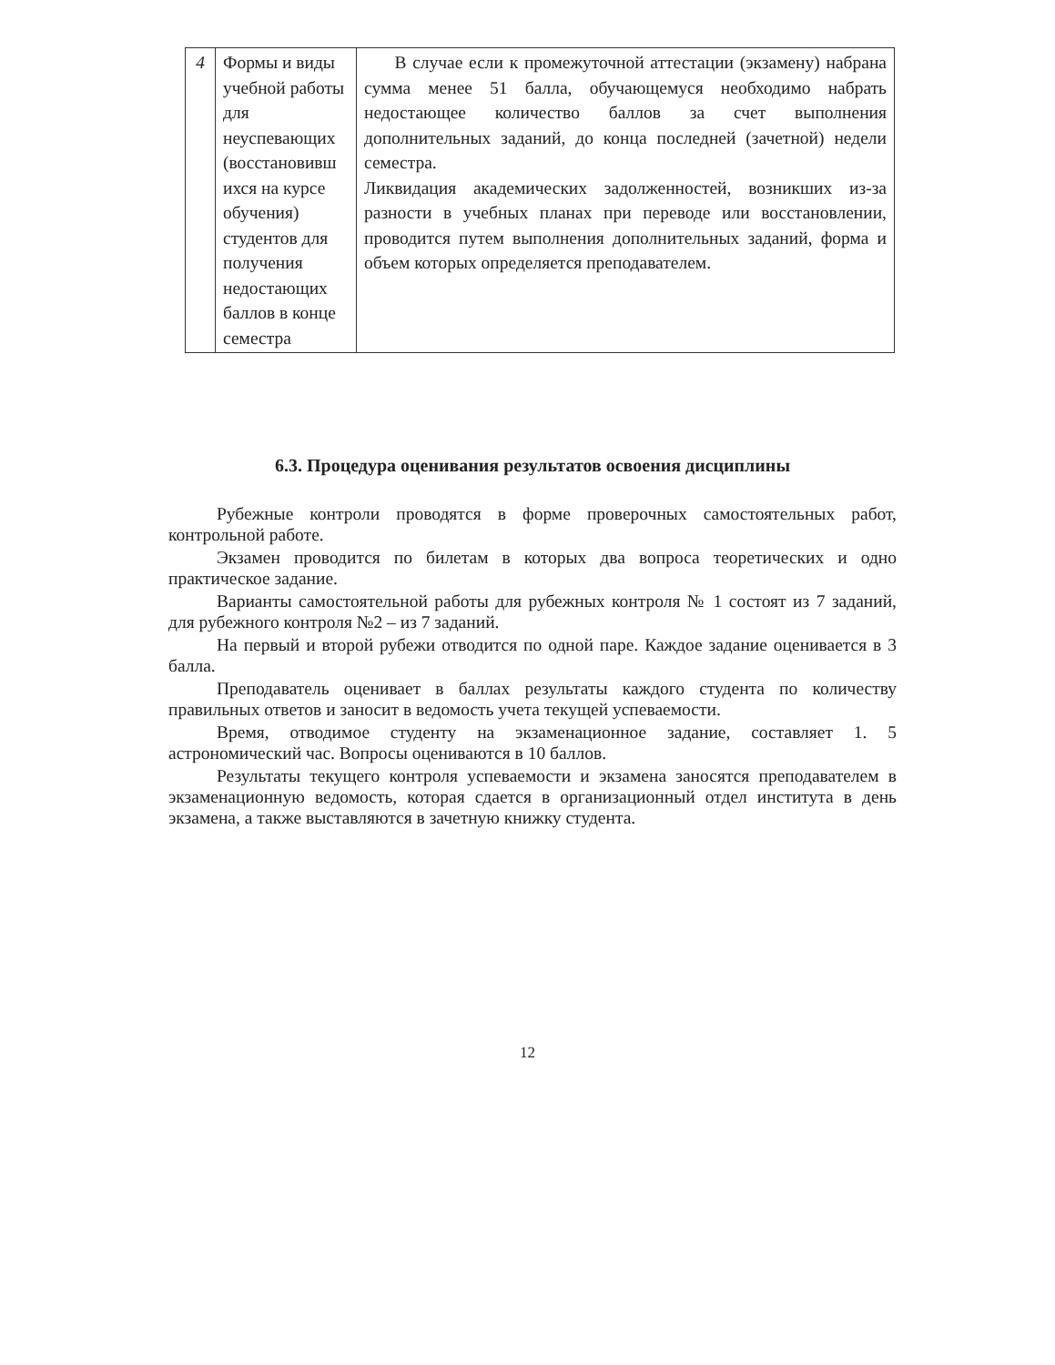| 4 | Формы и виды учебной работы для неуспевающих (восстановивш ихся на курсе обучения) студентов для получения недостающих баллов в конце семестра | В случае если к промежуточной аттестации (экзамену) набрана сумма менее 51 балла, обучающемуся необходимо набрать недостающее количество баллов за счет выполнения дополнительных заданий, до конца последней (зачетной) недели семестра. Ликвидация академических задолженностей, возникших из-за разности в учебных планах при переводе или восстановлении, проводится путем выполнения дополнительных заданий, форма и объем которых определяется преподавателем. |
6.3. Процедура оценивания результатов освоения дисциплины
Рубежные контроли проводятся в форме проверочных самостоятельных работ, контрольной работе.
Экзамен проводится по билетам в которых два вопроса теоретических и одно практическое задание.
Варианты самостоятельной работы для рубежных контроля № 1 состоят из 7 заданий, для рубежного контроля №2 – из 7 заданий.
На первый и второй рубежи отводится по одной паре. Каждое задание оценивается в 3 балла.
Преподаватель оценивает в баллах результаты каждого студента по количеству правильных ответов и заносит в ведомость учета текущей успеваемости.
Время, отводимое студенту на экзаменационное задание, составляет 1. 5 астрономический час. Вопросы оцениваются в 10 баллов.
Результаты текущего контроля успеваемости и экзамена заносятся преподавателем в экзаменационную ведомость, которая сдается в организационный отдел института в день экзамена, а также выставляются в зачетную книжку студента.
12